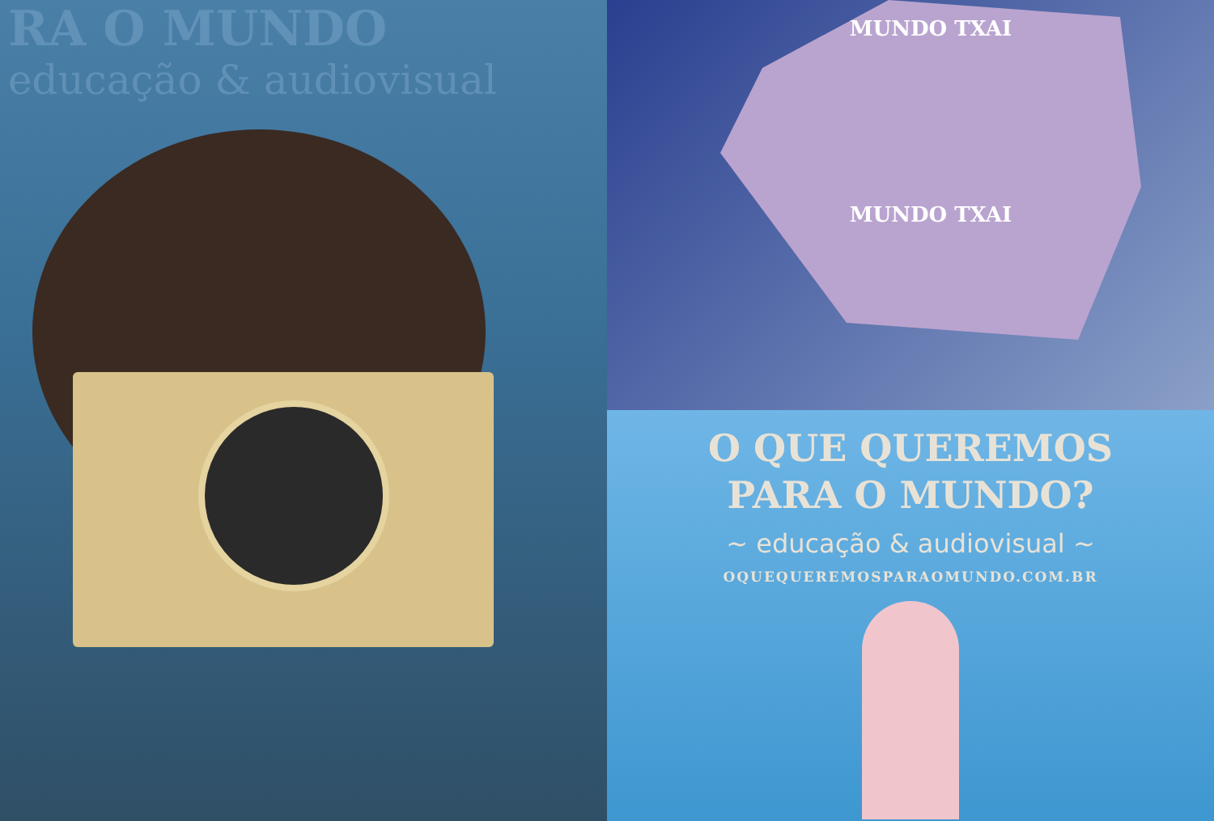RA O MUNDO
educação & audiovisual
MUNDO TXAI
MUNDO TXAI
O QUE QUEREMOS
PARA O MUNDO?
~ educação & audiovisual ~
OQUEQUEREMOSPARAOMUNDO.COM.BR